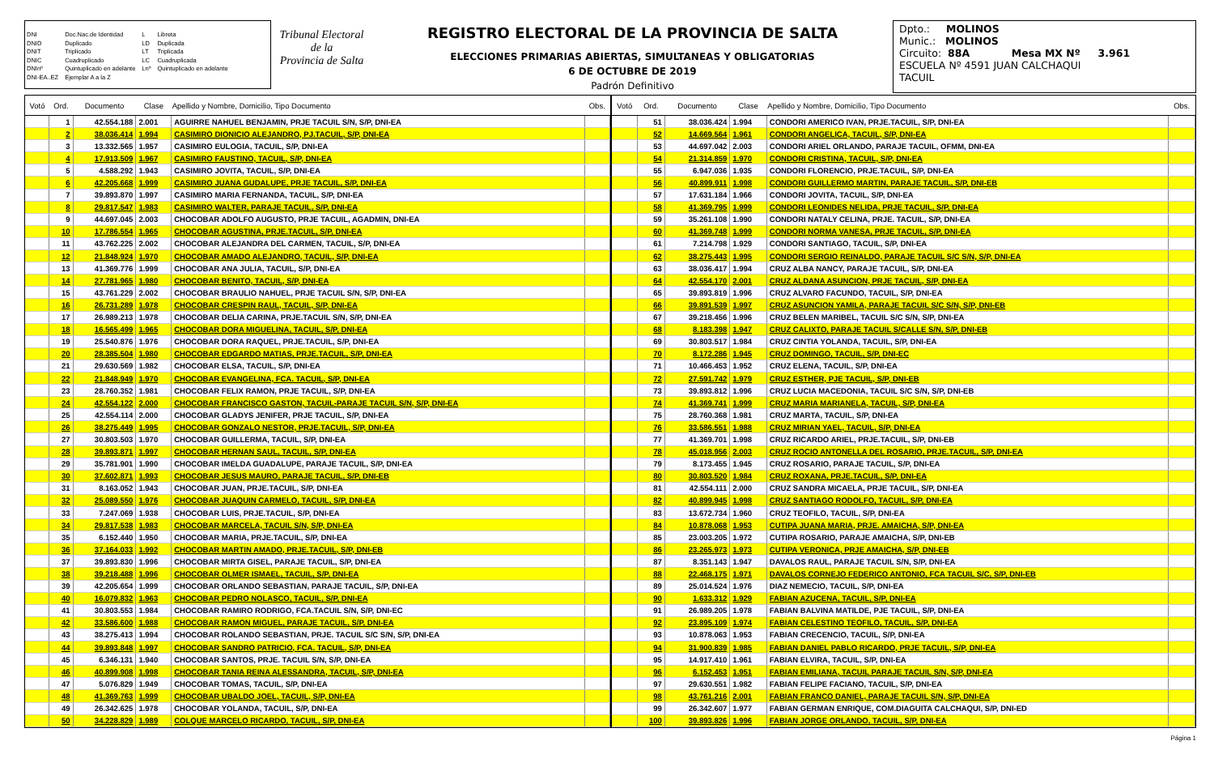| DNI | Doc.Nac.de Identidad | L | Libreta |
| DNID | Duplicado | LD | Duplicada |
| DNIT | Triplicado | LT | Triplicada |
| DNIC | Cuadruplicado | LC | Cuadruplicada |
| DNInº | Quintuplicado en adelante | Lnº | Quintuplicado en adelante |
| DNI-EA..EZ | Ejemplar A a la Z | | |
Tribunal Electoral
de la
Provincia de Salta
REGISTRO ELECTORAL DE LA PROVINCIA DE SALTA
ELECCIONES PRIMARIAS ABIERTAS, SIMULTANEAS Y OBLIGATORIAS
6 DE OCTUBRE DE 2019
Padrón Definitivo
Dpto.: MOLINOS
Munic.: MOLINOS
Circuito: 88A Mesa MX Nº 3.961
ESCUELA Nº 4591 JUAN CALCHAQUI
TACUIL
| Votó | Ord. | Documento | Clase | Apellido y Nombre, Domicilio, Tipo Documento | Obs. |
| --- | --- | --- | --- | --- | --- |
| | 1 | 42.554.188 | 2.001 | AGUIRRE NAHUEL BENJAMIN, PRJE TACUIL S/N, S/P, DNI-EA | |
| | 2 | 38.036.414 | 1.994 | CASIMIRO DIONICIO ALEJANDRO, PJ.TACUIL, S/P, DNI-EA | |
| | 3 | 13.332.565 | 1.957 | CASIMIRO EULOGIA, TACUIL, S/P, DNI-EA | |
| | 4 | 17.913.509 | 1.967 | CASIMIRO FAUSTINO, TACUIL, S/P, DNI-EA | |
| | 5 | 4.588.292 | 1.943 | CASIMIRO JOVITA, TACUIL, S/P, DNI-EA | |
| | 6 | 42.205.668 | 1.999 | CASIMIRO JUANA GUDALUPE, PRJE TACUIL, S/P, DNI-EA | |
| | 7 | 39.893.870 | 1.997 | CASIMIRO MARIA FERNANDA, TACUIL, S/P, DNI-EA | |
| | 8 | 29.817.547 | 1.983 | CASIMIRO WALTER, PARAJE TACUIL, S/P, DNI-EA | |
| | 9 | 44.697.045 | 2.003 | CHOCOBAR ADOLFO AUGUSTO, PRJE TACUIL, AGADMIN, DNI-EA | |
| | 10 | 17.786.554 | 1.965 | CHOCOBAR AGUSTINA, PRJE.TACUIL, S/P, DNI-EA | |
| | 11 | 43.762.225 | 2.002 | CHOCOBAR ALEJANDRA DEL CARMEN, TACUIL, S/P, DNI-EA | |
| | 12 | 21.848.924 | 1.970 | CHOCOBAR AMADO ALEJANDRO, TACUIL, S/P, DNI-EA | |
| | 13 | 41.369.776 | 1.999 | CHOCOBAR ANA JULIA, TACUIL, S/P, DNI-EA | |
| | 14 | 27.781.965 | 1.980 | CHOCOBAR BENITO, TACUIL, S/P, DNI-EA | |
| | 15 | 43.761.229 | 2.002 | CHOCOBAR BRAULIO NAHUEL, PRJE TACUIL S/N, S/P, DNI-EA | |
| | 16 | 26.731.289 | 1.978 | CHOCOBAR CRESPIN RAUL, TACUIL, S/P, DNI-EA | |
| | 17 | 26.989.213 | 1.978 | CHOCOBAR DELIA CARINA, PRJE.TACUIL S/N, S/P, DNI-EA | |
| | 18 | 16.565.499 | 1.965 | CHOCOBAR DORA MIGUELINA, TACUIL, S/P, DNI-EA | |
| | 19 | 25.540.876 | 1.976 | CHOCOBAR DORA RAQUEL, PRJE.TACUIL, S/P, DNI-EA | |
| | 20 | 28.385.504 | 1.980 | CHOCOBAR EDGARDO MATIAS, PRJE.TACUIL, S/P, DNI-EA | |
| | 21 | 29.630.569 | 1.982 | CHOCOBAR ELSA, TACUIL, S/P, DNI-EA | |
| | 22 | 21.848.949 | 1.970 | CHOCOBAR EVANGELINA, FCA. TACUIL, S/P, DNI-EA | |
| | 23 | 28.760.352 | 1.981 | CHOCOBAR FELIX RAMON, PRJE TACUIL, S/P, DNI-EA | |
| | 24 | 42.554.122 | 2.000 | CHOCOBAR FRANCISCO GASTON, TACUIL-PARAJE TACUIL S/N, S/P, DNI-EA | |
| | 25 | 42.554.114 | 2.000 | CHOCOBAR GLADYS JENIFER, PRJE TACUIL, S/P, DNI-EA | |
| | 26 | 38.275.449 | 1.995 | CHOCOBAR GONZALO NESTOR, PRJE.TACUIL, S/P, DNI-EA | |
| | 27 | 30.803.503 | 1.970 | CHOCOBAR GUILLERMA, TACUIL, S/P, DNI-EA | |
| | 28 | 39.893.871 | 1.997 | CHOCOBAR HERNAN SAUL, TACUIL, S/P, DNI-EA | |
| | 29 | 35.781.901 | 1.990 | CHOCOBAR IMELDA GUADALUPE, PARAJE TACUIL, S/P, DNI-EA | |
| | 30 | 37.602.871 | 1.993 | CHOCOBAR JESUS MAURO, PARAJE TACUIL, S/P, DNI-EB | |
| | 31 | 8.163.052 | 1.943 | CHOCOBAR JUAN, PRJE.TACUIL, S/P, DNI-EA | |
| | 32 | 25.089.550 | 1.976 | CHOCOBAR JUAQUIN CARMELO, TACUIL, S/P, DNI-EA | |
| | 33 | 7.247.069 | 1.938 | CHOCOBAR LUIS, PRJE.TACUIL, S/P, DNI-EA | |
| | 34 | 29.817.538 | 1.983 | CHOCOBAR MARCELA, TACUIL S/N, S/P, DNI-EA | |
| | 35 | 6.152.440 | 1.950 | CHOCOBAR MARIA, PRJE.TACUIL, S/P, DNI-EA | |
| | 36 | 37.164.033 | 1.992 | CHOCOBAR MARTIN AMADO, PRJE.TACUIL, S/P, DNI-EB | |
| | 37 | 39.893.830 | 1.996 | CHOCOBAR MIRTA GISEL, PARAJE TACUIL, S/P, DNI-EA | |
| | 38 | 39.218.488 | 1.996 | CHOCOBAR OLMER ISMAEL, TACUIL, S/P, DNI-EA | |
| | 39 | 42.205.654 | 1.999 | CHOCOBAR ORLANDO SEBASTIAN, PARAJE TACUIL, S/P, DNI-EA | |
| | 40 | 16.079.832 | 1.963 | CHOCOBAR PEDRO NOLASCO, TACUIL, S/P, DNI-EA | |
| | 41 | 30.803.553 | 1.984 | CHOCOBAR RAMIRO RODRIGO, FCA.TACUIL S/N, S/P, DNI-EC | |
| | 42 | 33.586.600 | 1.988 | CHOCOBAR RAMON MIGUEL, PARAJE TACUIL, S/P, DNI-EA | |
| | 43 | 38.275.413 | 1.994 | CHOCOBAR ROLANDO SEBASTIAN, PRJE. TACUIL S/C S/N, S/P, DNI-EA | |
| | 44 | 39.893.848 | 1.997 | CHOCOBAR SANDRO PATRICIO, FCA. TACUIL, S/P, DNI-EA | |
| | 45 | 6.346.131 | 1.940 | CHOCOBAR SANTOS, PRJE. TACUIL S/N, S/P, DNI-EA | |
| | 46 | 40.899.908 | 1.998 | CHOCOBAR TANIA REINA ALESSANDRA, TACUIL, S/P, DNI-EA | |
| | 47 | 5.076.829 | 1.949 | CHOCOBAR TOMAS, TACUIL, S/P, DNI-EA | |
| | 48 | 41.369.763 | 1.999 | CHOCOBAR UBALDO JOEL, TACUIL, S/P, DNI-EA | |
| | 49 | 26.342.625 | 1.978 | CHOCOBAR YOLANDA, TACUIL, S/P, DNI-EA | |
| | 50 | 34.228.829 | 1.989 | COLQUE MARCELO RICARDO, TACUIL, S/P, DNI-EA | |
| Votó | Ord. | Documento | Clase | Apellido y Nombre, Domicilio, Tipo Documento | Obs. |
| --- | --- | --- | --- | --- | --- |
| | 51 | 38.036.424 | 1.994 | CONDORI AMERICO IVAN, PRJE.TACUIL, S/P, DNI-EA | |
| | 52 | 14.669.564 | 1.961 | CONDORI ANGELICA, TACUIL, S/P, DNI-EA | |
| | 53 | 44.697.042 | 2.003 | CONDORI ARIEL ORLANDO, PARAJE TACUIL, OFMM, DNI-EA | |
| | 54 | 21.314.859 | 1.970 | CONDORI CRISTINA, TACUIL, S/P, DNI-EA | |
| | 55 | 6.947.036 | 1.935 | CONDORI FLORENCIO, PRJE.TACUIL, S/P, DNI-EA | |
| | 56 | 40.899.911 | 1.998 | CONDORI GUILLERMO MARTIN, PARAJE TACUIL, S/P, DNI-EB | |
| | 57 | 17.631.184 | 1.966 | CONDORI JOVITA, TACUIL, S/P, DNI-EA | |
| | 58 | 41.369.795 | 1.999 | CONDORI LEONIDES NELIDA, PRJE TACUIL, S/P, DNI-EA | |
| | 59 | 35.261.108 | 1.990 | CONDORI NATALY CELINA, PRJE. TACUIL, S/P, DNI-EA | |
| | 60 | 41.369.748 | 1.999 | CONDORI NORMA VANESA, PRJE TACUIL, S/P, DNI-EA | |
| | 61 | 7.214.798 | 1.929 | CONDORI SANTIAGO, TACUIL, S/P, DNI-EA | |
| | 62 | 38.275.443 | 1.995 | CONDORI SERGIO REINALDO, PARAJE TACUIL S/C S/N, S/P, DNI-EA | |
| | 63 | 38.036.417 | 1.994 | CRUZ ALBA NANCY, PARAJE TACUIL, S/P, DNI-EA | |
| | 64 | 42.554.170 | 2.001 | CRUZ ALDANA ASUNCION, PRJE TACUIL, S/P, DNI-EA | |
| | 65 | 39.893.819 | 1.996 | CRUZ ALVARO FACUNDO, TACUIL, S/P, DNI-EA | |
| | 66 | 39.891.539 | 1.997 | CRUZ ASUNCION YAMILA, PARAJE TACUIL S/C S/N, S/P, DNI-EB | |
| | 67 | 39.218.456 | 1.996 | CRUZ BELEN MARIBEL, TACUIL S/C S/N, S/P, DNI-EA | |
| | 68 | 8.183.398 | 1.947 | CRUZ CALIXTO, PARAJE TACUIL S/CALLE S/N, S/P, DNI-EB | |
| | 69 | 30.803.517 | 1.984 | CRUZ CINTIA YOLANDA, TACUIL, S/P, DNI-EA | |
| | 70 | 8.172.286 | 1.945 | CRUZ DOMINGO, TACUIL, S/P, DNI-EC | |
| | 71 | 10.466.453 | 1.952 | CRUZ ELENA, TACUIL, S/P, DNI-EA | |
| | 72 | 27.591.742 | 1.979 | CRUZ ESTHER, PJE TACUIL, S/P, DNI-EB | |
| | 73 | 39.893.812 | 1.996 | CRUZ LUCIA MACEDONIA, TACUIL S/C S/N, S/P, DNI-EB | |
| | 74 | 41.369.741 | 1.999 | CRUZ MARIA MARIANELA, TACUIL, S/P, DNI-EA | |
| | 75 | 28.760.368 | 1.981 | CRUZ MARTA, TACUIL, S/P, DNI-EA | |
| | 76 | 33.586.551 | 1.988 | CRUZ MIRIAN YAEL, TACUIL, S/P, DNI-EA | |
| | 77 | 41.369.701 | 1.998 | CRUZ RICARDO ARIEL, PRJE.TACUIL, S/P, DNI-EB | |
| | 78 | 45.018.956 | 2.003 | CRUZ ROCIO ANTONELLA DEL ROSARIO, PRJE.TACUIL, S/P, DNI-EA | |
| | 79 | 8.173.455 | 1.945 | CRUZ ROSARIO, PARAJE TACUIL, S/P, DNI-EA | |
| | 80 | 30.803.520 | 1.984 | CRUZ ROXANA, PRJE.TACUIL, S/P, DNI-EA | |
| | 81 | 42.554.111 | 2.000 | CRUZ SANDRA MICAELA, PRJE TACUIL, S/P, DNI-EA | |
| | 82 | 40.899.945 | 1.998 | CRUZ SANTIAGO RODOLFO, TACUIL, S/P, DNI-EA | |
| | 83 | 13.672.734 | 1.960 | CRUZ TEOFILO, TACUIL, S/P, DNI-EA | |
| | 84 | 10.878.068 | 1.953 | CUTIPA JUANA MARIA, PRJE. AMAICHA, S/P, DNI-EA | |
| | 85 | 23.003.205 | 1.972 | CUTIPA ROSARIO, PARAJE AMAICHA, S/P, DNI-EB | |
| | 86 | 23.265.973 | 1.973 | CUTIPA VERONICA, PRJE AMAICHA, S/P, DNI-EB | |
| | 87 | 8.351.143 | 1.947 | DAVALOS RAUL, PARAJE TACUIL S/N, S/P, DNI-EA | |
| | 88 | 22.468.175 | 1.971 | DAVALOS CORNEJO FEDERICO ANTONIO, FCA TACUIL S/C, S/P, DNI-EB | |
| | 89 | 25.014.524 | 1.976 | DIAZ NEMECIO, TACUIL, S/P, DNI-EA | |
| | 90 | 1.633.312 | 1.929 | FABIAN AZUCENA, TACUIL, S/P, DNI-EA | |
| | 91 | 26.989.205 | 1.978 | FABIAN BALVINA MATILDE, PJE TACUIL, S/P, DNI-EA | |
| | 92 | 23.895.109 | 1.974 | FABIAN CELESTINO TEOFILO, TACUIL, S/P, DNI-EA | |
| | 93 | 10.878.063 | 1.953 | FABIAN CRECENCIO, TACUIL, S/P, DNI-EA | |
| | 94 | 31.900.839 | 1.985 | FABIAN DANIEL PABLO RICARDO, PRJE TACUIL, S/P, DNI-EA | |
| | 95 | 14.917.410 | 1.961 | FABIAN ELVIRA, TACUIL, S/P, DNI-EA | |
| | 96 | 6.152.453 | 1.951 | FABIAN EMILIANA, TACUIL PARAJE TACUIL S/N, S/P, DNI-EA | |
| | 97 | 29.630.551 | 1.982 | FABIAN FELIPE FACIANO, TACUIL, S/P, DNI-EA | |
| | 98 | 43.761.216 | 2.001 | FABIAN FRANCO DANIEL, PARAJE TACUIL S/N, S/P, DNI-EA | |
| | 99 | 26.342.607 | 1.977 | FABIAN GERMAN ENRIQUE, COM.DIAGUITA CALCHAQUI, S/P, DNI-ED | |
| | 100 | 39.893.826 | 1.996 | FABIAN JORGE ORLANDO, TACUIL, S/P, DNI-EA | |
Página 1